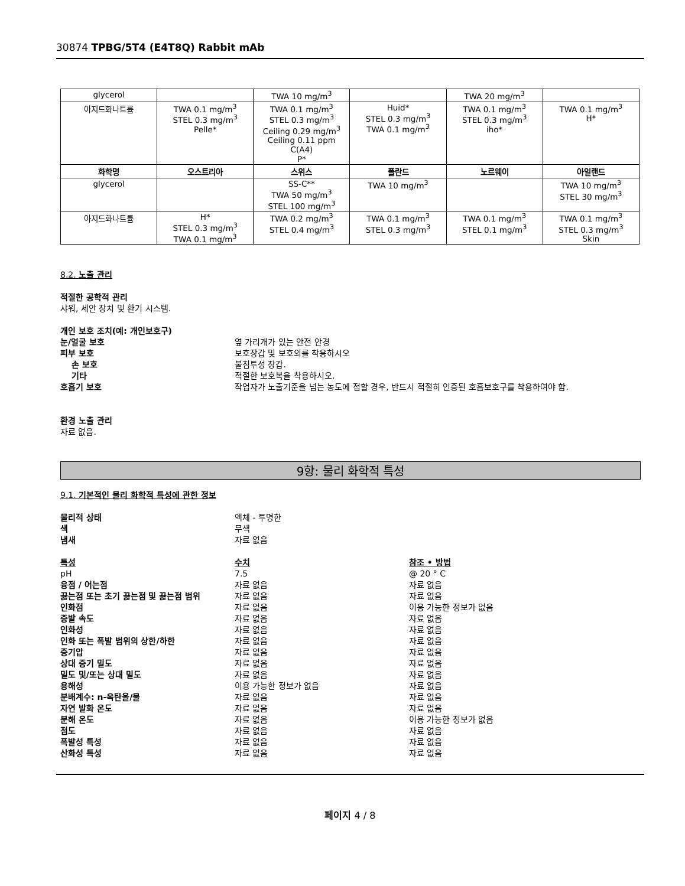30874 TPBG/5T4 (E4T8Q) Rabbit mAb
| glycerol | | TWA 10 mg/m<sup>3</sup> | | TWA 20 mg/m<sup>3</sup> | |
| 아지드화나트륨 | TWA 0.1 mg/m<sup>3</sup> STEL 0.3 mg/m<sup>3</sup> Pelle* | TWA 0.1 mg/m<sup>3</sup> STEL 0.3 mg/m<sup>3</sup> Ceiling 0.29 mg/m<sup>3</sup> Ceiling 0.11 ppm C(A4) P* | Huid* STEL 0.3 mg/m<sup>3</sup> TWA 0.1 mg/m<sup>3</sup> | TWA 0.1 mg/m<sup>3</sup> STEL 0.3 mg/m<sup>3</sup> iho* | TWA 0.1 mg/m<sup>3</sup> H* |
| 화학명 | 오스트리아 | 스위스 | 폴란드 | 노르웨이 | 아일랜드 |
| glycerol | | SS-C** TWA 50 mg/m<sup>3</sup> STEL 100 mg/m<sup>3</sup> | TWA 10 mg/m<sup>3</sup> | | TWA 10 mg/m<sup>3</sup> STEL 30 mg/m<sup>3</sup> |
| 아지드화나트륨 | H* STEL 0.3 mg/m<sup>3</sup> TWA 0.1 mg/m<sup>3</sup> | TWA 0.2 mg/m<sup>3</sup> STEL 0.4 mg/m<sup>3</sup> | TWA 0.1 mg/m<sup>3</sup> STEL 0.3 mg/m<sup>3</sup> | TWA 0.1 mg/m<sup>3</sup> STEL 0.1 mg/m<sup>3</sup> | TWA 0.1 mg/m<sup>3</sup> STEL 0.3 mg/m<sup>3</sup> Skin |
8.2. 노출 관리
적절한 공학적 관리
샤워, 세안 장치 및 환기 시스템.
개인 보호 조치(예: 개인보호구)
눈/얼굴 보호 옆 가리개가 있는 안전 안경
피부 보호 보호장갑 및 보호의를 착용하시오
손 보호 불침투성 장갑.
기타 적절한 보호복을 착용하시오.
호흡기 보호 작업자가 노출기준을 넘는 농도에 접할 경우, 반드시 적절히 인증된 호흡보호구를 착용하여야 함.
환경 노출 관리
자료 없음.
9항: 물리 화학적 특성
9.1. 기본적인 물리 화학적 특성에 관한 정보
물리적 상태 액체 - 투명한
색 무색
냄새 자료 없음
특성 수치 참조 • 방법
pH 7.5 @ 20 ° C
융점 / 어는점 자료 없음 자료 없음
끓는점 또는 초기 끓는점 및 끓는점 범위 자료 없음 자료 없음
인화점 자료 없음 이용 가능한 정보가 없음
증발 속도 자료 없음 자료 없음
인화성 자료 없음 자료 없음
인화 또는 폭발 범위의 상한/하한 자료 없음 자료 없음
증기압 자료 없음 자료 없음
상대 증기 밀도 자료 없음 자료 없음
밀도 및/또는 상대 밀도 자료 없음 자료 없음
용해성 이용 가능한 정보가 없음 자료 없음
분배계수: n-옥탄올/물 자료 없음 자료 없음
자연 발화 온도 자료 없음 자료 없음
분해 온도 자료 없음 이용 가능한 정보가 없음
점도 자료 없음 자료 없음
폭발성 특성 자료 없음 자료 없음
산화성 특성 자료 없음 자료 없음
페이지 4 / 8